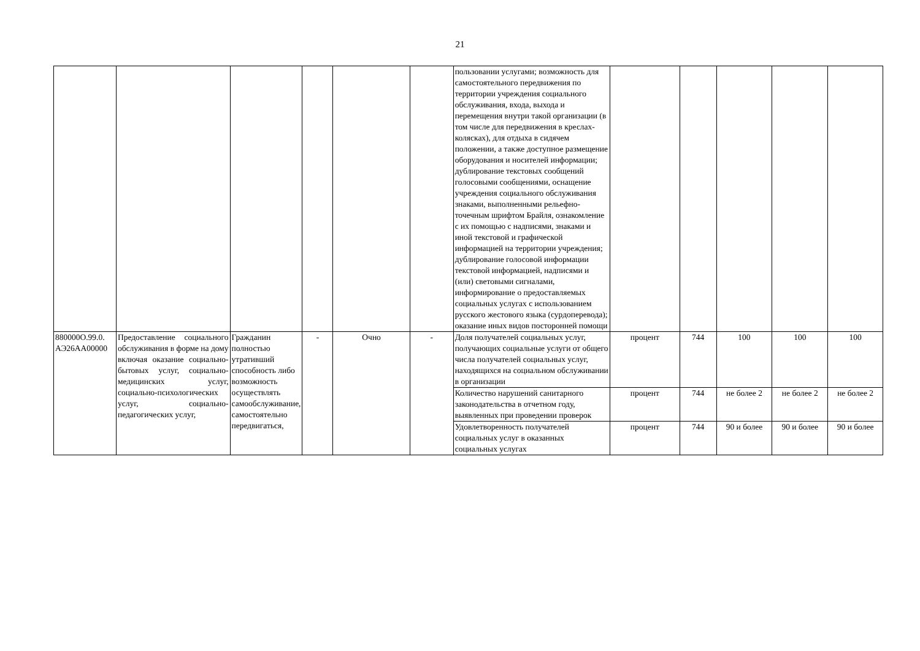21
| | | | | | | пользовании услугами; возможность для самостоятельного передвижения по территории учреждения социального обслуживания, входа, выхода и перемещения внутри такой организации (в том числе для передвижения в креслах-колясках), для отдыха в сидячем положении, а также доступное размещение оборудования и носителей информации; дублирование текстовых сообщений голосовыми сообщениями, оснащение учреждения социального обслуживания знаками, выполненными рельефно-точечным шрифтом Брайля, ознакомление с их помощью с надписями, знаками и иной текстовой и графической информацией на территории учреждения; дублирование голосовой информации текстовой информацией, надписями и (или) световыми сигналами, информирование о предоставляемых социальных услугах с использованием русского жестового языка (сурдоперевода); оказание иных видов посторонней помощи | | | | | |
| 880000О.99.0. АЭ26АА00000 | Предоставление социального обслуживания в форме на дому включая оказание социально-бытовых услуг, социально-медицинских услуг, социально-психологических услуг, социально-педагогических услуг, | Гражданин полностью утративший способность либо возможность осуществлять самообслуживание, самостоятельно передвигаться, | - | Очно | - | Доля получателей социальных услуг, получающих социальные услуги от общего числа получателей социальных услуг, находящихся на социальном обслуживании в организации | процент | 744 | 100 | 100 | 100 |
| | | | | | | Количество нарушений санитарного законодательства в отчетном году, выявленных при проведении проверок | процент | 744 | не более 2 | не более 2 | не более 2 |
| | | | | | | Удовлетворенность получателей социальных услуг в оказанных социальных услугах | процент | 744 | 90 и более | 90 и более | 90 и более |